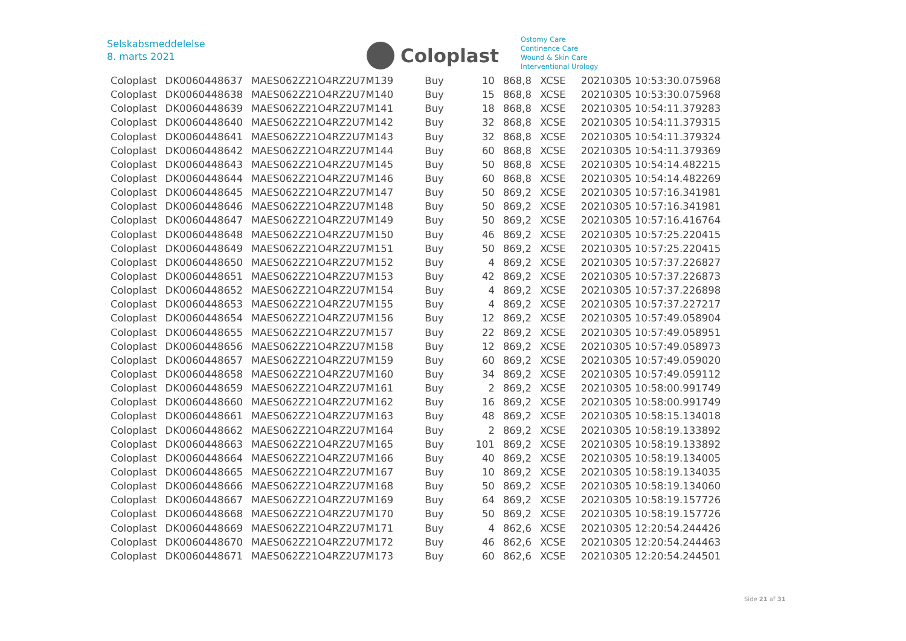Selskabsmeddelelse
8. marts 2021
Coloplast
Ostomy Care
Continence Care
Wound & Skin Care
Interventional Urology
| Coloplast | DK0060448637 | MAES062Z21O4RZ2U7M139 | Buy | 10 | 868,8 | XCSE | 20210305 10:53:30.075968 |
| Coloplast | DK0060448638 | MAES062Z21O4RZ2U7M140 | Buy | 15 | 868,8 | XCSE | 20210305 10:53:30.075968 |
| Coloplast | DK0060448639 | MAES062Z21O4RZ2U7M141 | Buy | 18 | 868,8 | XCSE | 20210305 10:54:11.379283 |
| Coloplast | DK0060448640 | MAES062Z21O4RZ2U7M142 | Buy | 32 | 868,8 | XCSE | 20210305 10:54:11.379315 |
| Coloplast | DK0060448641 | MAES062Z21O4RZ2U7M143 | Buy | 32 | 868,8 | XCSE | 20210305 10:54:11.379324 |
| Coloplast | DK0060448642 | MAES062Z21O4RZ2U7M144 | Buy | 60 | 868,8 | XCSE | 20210305 10:54:11.379369 |
| Coloplast | DK0060448643 | MAES062Z21O4RZ2U7M145 | Buy | 50 | 868,8 | XCSE | 20210305 10:54:14.482215 |
| Coloplast | DK0060448644 | MAES062Z21O4RZ2U7M146 | Buy | 60 | 868,8 | XCSE | 20210305 10:54:14.482269 |
| Coloplast | DK0060448645 | MAES062Z21O4RZ2U7M147 | Buy | 50 | 869,2 | XCSE | 20210305 10:57:16.341981 |
| Coloplast | DK0060448646 | MAES062Z21O4RZ2U7M148 | Buy | 50 | 869,2 | XCSE | 20210305 10:57:16.341981 |
| Coloplast | DK0060448647 | MAES062Z21O4RZ2U7M149 | Buy | 50 | 869,2 | XCSE | 20210305 10:57:16.416764 |
| Coloplast | DK0060448648 | MAES062Z21O4RZ2U7M150 | Buy | 46 | 869,2 | XCSE | 20210305 10:57:25.220415 |
| Coloplast | DK0060448649 | MAES062Z21O4RZ2U7M151 | Buy | 50 | 869,2 | XCSE | 20210305 10:57:25.220415 |
| Coloplast | DK0060448650 | MAES062Z21O4RZ2U7M152 | Buy | 4 | 869,2 | XCSE | 20210305 10:57:37.226827 |
| Coloplast | DK0060448651 | MAES062Z21O4RZ2U7M153 | Buy | 42 | 869,2 | XCSE | 20210305 10:57:37.226873 |
| Coloplast | DK0060448652 | MAES062Z21O4RZ2U7M154 | Buy | 4 | 869,2 | XCSE | 20210305 10:57:37.226898 |
| Coloplast | DK0060448653 | MAES062Z21O4RZ2U7M155 | Buy | 4 | 869,2 | XCSE | 20210305 10:57:37.227217 |
| Coloplast | DK0060448654 | MAES062Z21O4RZ2U7M156 | Buy | 12 | 869,2 | XCSE | 20210305 10:57:49.058904 |
| Coloplast | DK0060448655 | MAES062Z21O4RZ2U7M157 | Buy | 22 | 869,2 | XCSE | 20210305 10:57:49.058951 |
| Coloplast | DK0060448656 | MAES062Z21O4RZ2U7M158 | Buy | 12 | 869,2 | XCSE | 20210305 10:57:49.058973 |
| Coloplast | DK0060448657 | MAES062Z21O4RZ2U7M159 | Buy | 60 | 869,2 | XCSE | 20210305 10:57:49.059020 |
| Coloplast | DK0060448658 | MAES062Z21O4RZ2U7M160 | Buy | 34 | 869,2 | XCSE | 20210305 10:57:49.059112 |
| Coloplast | DK0060448659 | MAES062Z21O4RZ2U7M161 | Buy | 2 | 869,2 | XCSE | 20210305 10:58:00.991749 |
| Coloplast | DK0060448660 | MAES062Z21O4RZ2U7M162 | Buy | 16 | 869,2 | XCSE | 20210305 10:58:00.991749 |
| Coloplast | DK0060448661 | MAES062Z21O4RZ2U7M163 | Buy | 48 | 869,2 | XCSE | 20210305 10:58:15.134018 |
| Coloplast | DK0060448662 | MAES062Z21O4RZ2U7M164 | Buy | 2 | 869,2 | XCSE | 20210305 10:58:19.133892 |
| Coloplast | DK0060448663 | MAES062Z21O4RZ2U7M165 | Buy | 101 | 869,2 | XCSE | 20210305 10:58:19.133892 |
| Coloplast | DK0060448664 | MAES062Z21O4RZ2U7M166 | Buy | 40 | 869,2 | XCSE | 20210305 10:58:19.134005 |
| Coloplast | DK0060448665 | MAES062Z21O4RZ2U7M167 | Buy | 10 | 869,2 | XCSE | 20210305 10:58:19.134035 |
| Coloplast | DK0060448666 | MAES062Z21O4RZ2U7M168 | Buy | 50 | 869,2 | XCSE | 20210305 10:58:19.134060 |
| Coloplast | DK0060448667 | MAES062Z21O4RZ2U7M169 | Buy | 64 | 869,2 | XCSE | 20210305 10:58:19.157726 |
| Coloplast | DK0060448668 | MAES062Z21O4RZ2U7M170 | Buy | 50 | 869,2 | XCSE | 20210305 10:58:19.157726 |
| Coloplast | DK0060448669 | MAES062Z21O4RZ2U7M171 | Buy | 4 | 862,6 | XCSE | 20210305 12:20:54.244426 |
| Coloplast | DK0060448670 | MAES062Z21O4RZ2U7M172 | Buy | 46 | 862,6 | XCSE | 20210305 12:20:54.244463 |
| Coloplast | DK0060448671 | MAES062Z21O4RZ2U7M173 | Buy | 60 | 862,6 | XCSE | 20210305 12:20:54.244501 |
Side 21 af 31